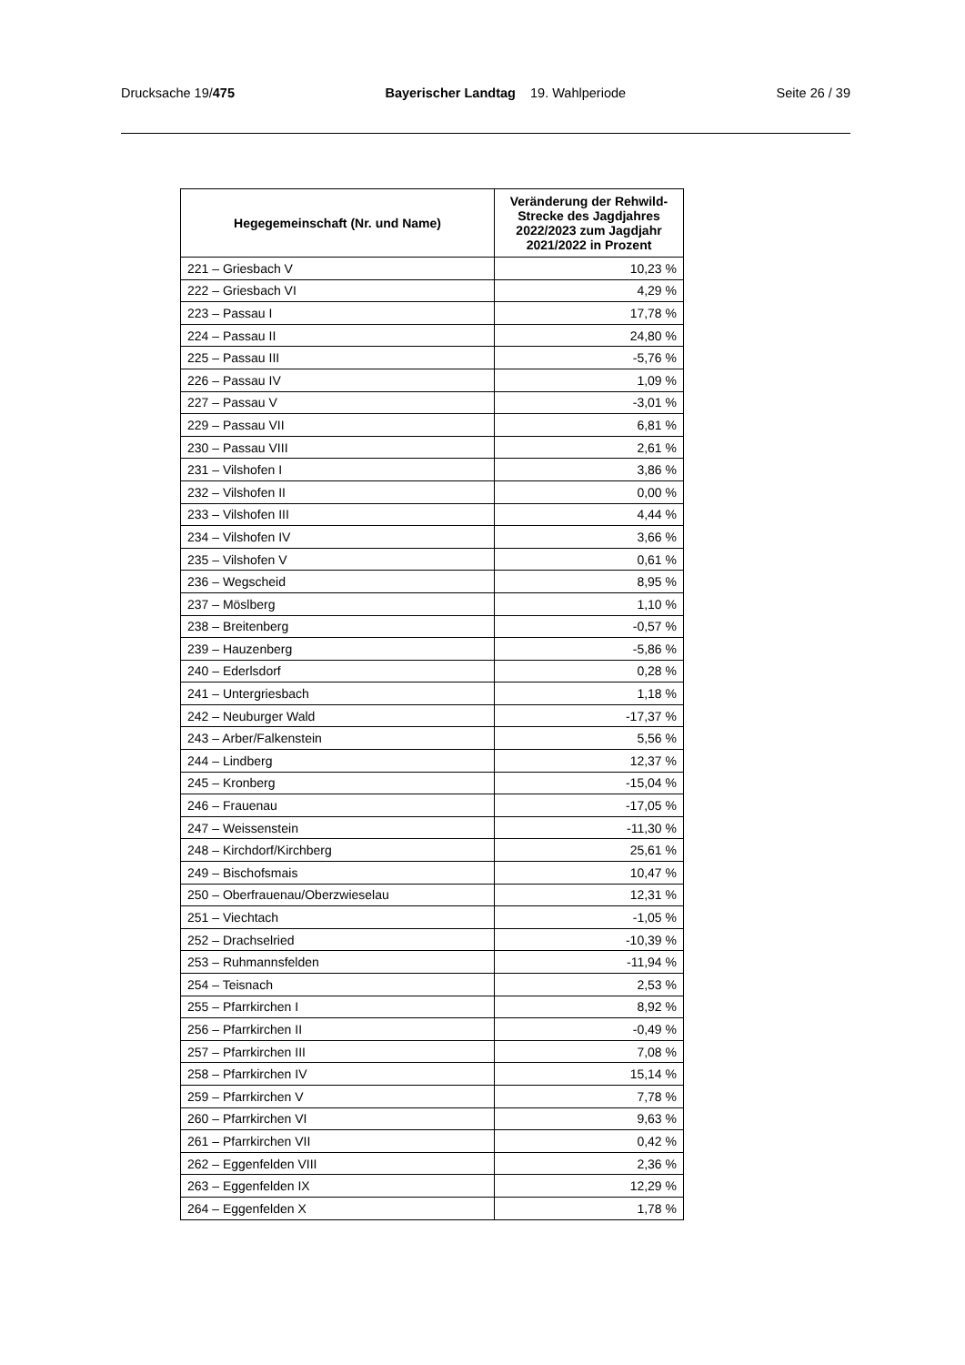Drucksache 19/475 Bayerischer Landtag 19. Wahlperiode Seite 26 / 39
| Hegegemeinschaft (Nr. und Name) | Veränderung der Rehwild-Strecke des Jagdjahres 2022/2023 zum Jagdjahr 2021/2022 in Prozent |
| --- | --- |
| 221 – Griesbach V | 10,23 % |
| 222 – Griesbach VI | 4,29 % |
| 223 – Passau I | 17,78 % |
| 224 – Passau II | 24,80 % |
| 225 – Passau III | -5,76 % |
| 226 – Passau IV | 1,09 % |
| 227 – Passau V | -3,01 % |
| 229 – Passau VII | 6,81 % |
| 230 – Passau VIII | 2,61 % |
| 231 – Vilshofen I | 3,86 % |
| 232 – Vilshofen II | 0,00 % |
| 233 – Vilshofen III | 4,44 % |
| 234 – Vilshofen IV | 3,66 % |
| 235 – Vilshofen V | 0,61 % |
| 236 – Wegscheid | 8,95 % |
| 237 – Möslberg | 1,10 % |
| 238 – Breitenberg | -0,57 % |
| 239 – Hauzenberg | -5,86 % |
| 240 – Ederlsdorf | 0,28 % |
| 241 – Untergriesbach | 1,18 % |
| 242 – Neuburger Wald | -17,37 % |
| 243 – Arber/Falkenstein | 5,56 % |
| 244 – Lindberg | 12,37 % |
| 245 – Kronberg | -15,04 % |
| 246 – Frauenau | -17,05 % |
| 247 – Weissenstein | -11,30 % |
| 248 – Kirchdorf/Kirchberg | 25,61 % |
| 249 – Bischofsmais | 10,47 % |
| 250 – Oberfrauenau/Oberzwieselau | 12,31 % |
| 251 – Viechtach | -1,05 % |
| 252 – Drachselried | -10,39 % |
| 253 – Ruhmannsfelden | -11,94 % |
| 254 – Teisnach | 2,53 % |
| 255 – Pfarrkirchen I | 8,92 % |
| 256 – Pfarrkirchen II | -0,49 % |
| 257 – Pfarrkirchen III | 7,08 % |
| 258 – Pfarrkirchen IV | 15,14 % |
| 259 – Pfarrkirchen V | 7,78 % |
| 260 – Pfarrkirchen VI | 9,63 % |
| 261 – Pfarrkirchen VII | 0,42 % |
| 262 – Eggenfelden VIII | 2,36 % |
| 263 – Eggenfelden IX | 12,29 % |
| 264 – Eggenfelden X | 1,78 % |